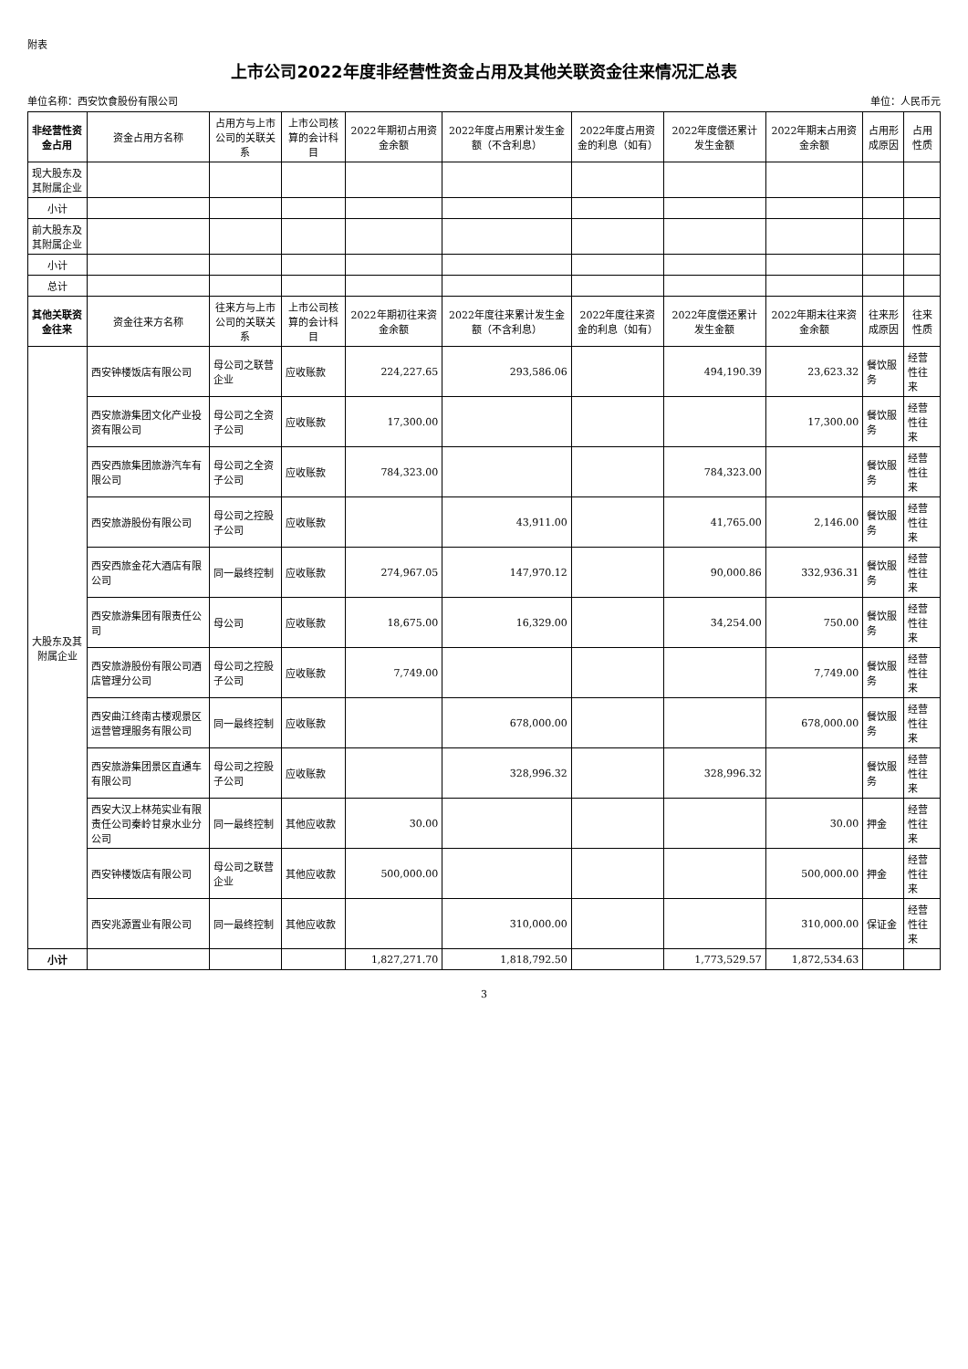附表
上市公司2022年度非经营性资金占用及其他关联资金往来情况汇总表
单位名称：西安饮食股份有限公司 单位：人民币元
| 非经营性资金占用 | 资金占用方名称 | 占用方与上市公司的关联关系 | 上市公司核算的会计科目 | 2022年期初占用资金余额 | 2022年度占用累计发生金额（不含利息） | 2022年度占用资金的利息（如有） | 2022年度偿还累计发生金额 | 2022年期末占用资金余额 | 占用形成原因 | 占用性质 |
| --- | --- | --- | --- | --- | --- | --- | --- | --- | --- | --- |
| 现大股东及其附属企业 | | | | | | | | | | |
| 小计 | | | | | | | | | | |
| 前大股东及其附属企业 | | | | | | | | | | |
| 小计 | | | | | | | | | | |
| 总计 | | | | | | | | | | |
| 其他关联资金往来 | 资金往来方名称 | 往来方与上市公司的关联关系 | 上市公司核算的会计科目 | 2022年期初往来资金余额 | 2022年度往来累计发生金额（不含利息） | 2022年度往来资金的利息（如有） | 2022年度偿还累计发生金额 | 2022年期末往来资金余额 | 往来形成原因 | 往来性质 |
| 大股东及其附属企业 | 西安钟楼饭店有限公司 | 母公司之联营企业 | 应收账款 | 224,227.65 | 293,586.06 | | 494,190.39 | 23,623.32 | 餐饮服务 | 经营性往来 |
| | 西安旅游集团文化产业投资有限公司 | 母公司之全资子公司 | 应收账款 | 17,300.00 | | | | 17,300.00 | 餐饮服务 | 经营性往来 |
| | 西安西旅集团旅游汽车有限公司 | 母公司之全资子公司 | 应收账款 | 784,323.00 | | | 784,323.00 | | 餐饮服务 | 经营性往来 |
| | 西安旅游股份有限公司 | 母公司之控股子公司 | 应收账款 | | 43,911.00 | | 41,765.00 | 2,146.00 | 餐饮服务 | 经营性往来 |
| | 西安西旅金花大酒店有限公司 | 同一最终控制 | 应收账款 | 274,967.05 | 147,970.12 | | 90,000.86 | 332,936.31 | 餐饮服务 | 经营性往来 |
| | 西安旅游集团有限责任公司 | 母公司 | 应收账款 | 18,675.00 | 16,329.00 | | 34,254.00 | 750.00 | 餐饮服务 | 经营性往来 |
| | 西安旅游股份有限公司酒店管理分公司 | 母公司之控股子公司 | 应收账款 | 7,749.00 | | | | 7,749.00 | 餐饮服务 | 经营性往来 |
| | 西安曲江终南古楼观景区运营管理服务有限公司 | 同一最终控制 | 应收账款 | | 678,000.00 | | | 678,000.00 | 餐饮服务 | 经营性往来 |
| | 西安旅游集团景区直通车有限公司 | 母公司之控股子公司 | 应收账款 | | 328,996.32 | | 328,996.32 | | 餐饮服务 | 经营性往来 |
| | 西安大汉上林苑实业有限责任公司秦岭甘泉水业分公司 | 同一最终控制 | 其他应收款 | 30.00 | | | | 30.00 | 押金 | 经营性往来 |
| | 西安钟楼饭店有限公司 | 母公司之联营企业 | 其他应收款 | 500,000.00 | | | | 500,000.00 | 押金 | 经营性往来 |
| | 西安兆源置业有限公司 | 同一最终控制 | 其他应收款 | | 310,000.00 | | | 310,000.00 | 保证金 | 经营性往来 |
| 小计 | | | | 1,827,271.70 | 1,818,792.50 | | 1,773,529.57 | 1,872,534.63 | | |
3